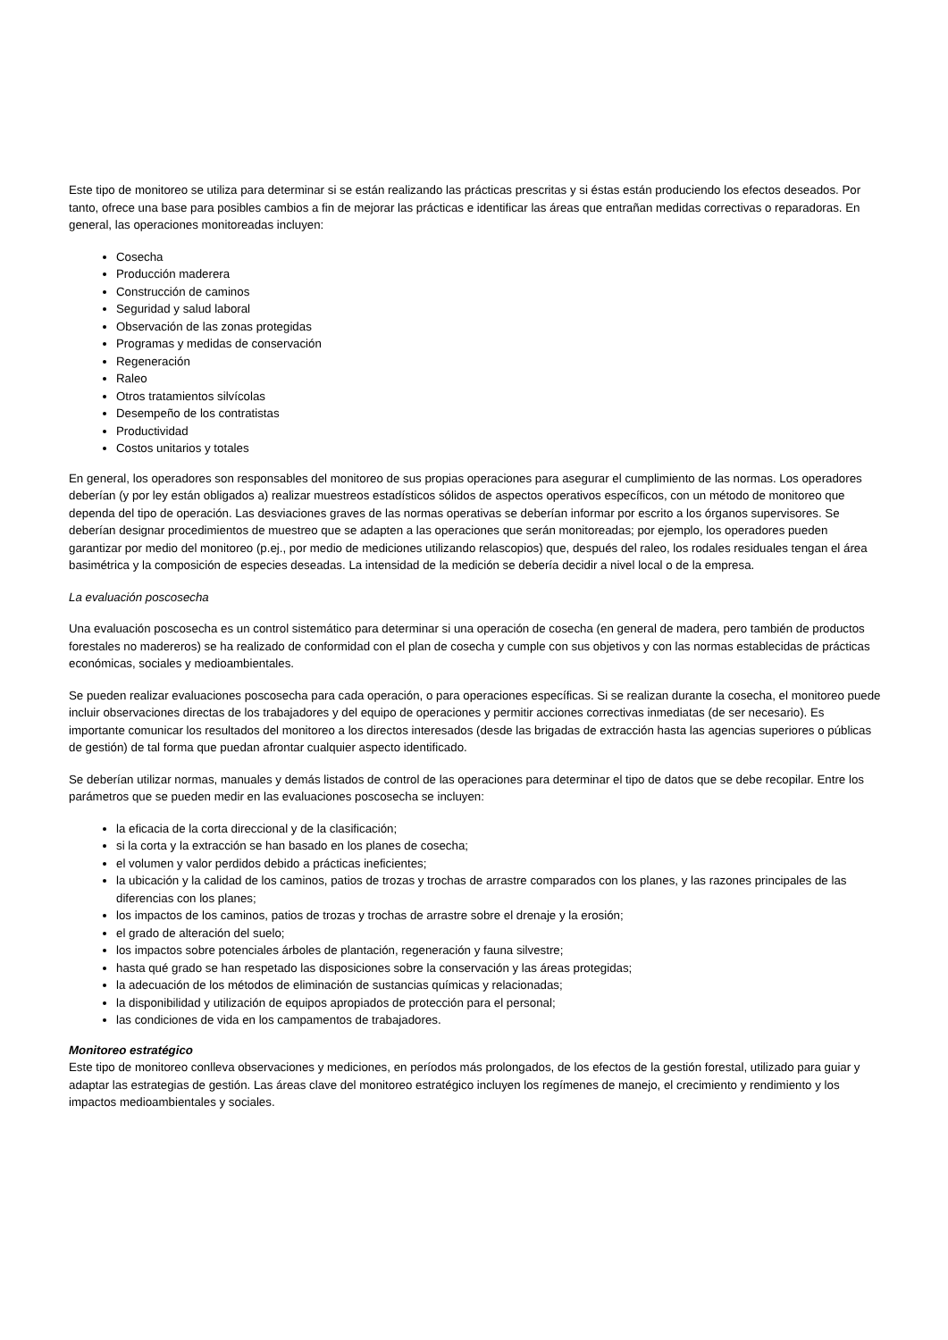Este tipo de monitoreo se utiliza para determinar si se están realizando las prácticas prescritas y si éstas están produciendo los efectos deseados. Por tanto, ofrece una base para posibles cambios a fin de mejorar las prácticas e identificar las áreas que entrañan medidas correctivas o reparadoras. En general, las operaciones monitoreadas incluyen:
Cosecha
Producción maderera
Construcción de caminos
Seguridad y salud laboral
Observación de las zonas protegidas
Programas y medidas de conservación
Regeneración
Raleo
Otros tratamientos silvícolas
Desempeño de los contratistas
Productividad
Costos unitarios y totales
En general, los operadores son responsables del monitoreo de sus propias operaciones para asegurar el cumplimiento de las normas. Los operadores deberían (y por ley están obligados a) realizar muestreos estadísticos sólidos de aspectos operativos específicos, con un método de monitoreo que dependa del tipo de operación. Las desviaciones graves de las normas operativas se deberían informar por escrito a los órganos supervisores. Se deberían designar procedimientos de muestreo que se adapten a las operaciones que serán monitoreadas; por ejemplo, los operadores pueden garantizar por medio del monitoreo (p.ej., por medio de mediciones utilizando relascopios) que, después del raleo, los rodales residuales tengan el área basimétrica y la composición de especies deseadas. La intensidad de la medición se debería decidir a nivel local o de la empresa.
La evaluación poscosecha
Una evaluación poscosecha es un control sistemático para determinar si una operación de cosecha (en general de madera, pero también de productos forestales no madereros) se ha realizado de conformidad con el plan de cosecha y cumple con sus objetivos y con las normas establecidas de prácticas económicas, sociales y medioambientales.
Se pueden realizar evaluaciones poscosecha para cada operación, o para operaciones específicas. Si se realizan durante la cosecha, el monitoreo puede incluir observaciones directas de los trabajadores y del equipo de operaciones y permitir acciones correctivas inmediatas (de ser necesario). Es importante comunicar los resultados del monitoreo a los directos interesados (desde las brigadas de extracción hasta las agencias superiores o públicas de gestión) de tal forma que puedan afrontar cualquier aspecto identificado.
Se deberían utilizar normas, manuales y demás listados de control de las operaciones para determinar el tipo de datos que se debe recopilar. Entre los parámetros que se pueden medir en las evaluaciones poscosecha se incluyen:
la eficacia de la corta direccional y de la clasificación;
si la corta y la extracción se han basado en los planes de cosecha;
el volumen y valor perdidos debido a prácticas ineficientes;
la ubicación y la calidad de los caminos, patios de trozas y trochas de arrastre comparados con los planes, y las razones principales de las diferencias con los planes;
los impactos de los caminos, patios de trozas y trochas de arrastre sobre el drenaje y la erosión;
el grado de alteración del suelo;
los impactos sobre potenciales árboles de plantación, regeneración y fauna silvestre;
hasta qué grado se han respetado las disposiciones sobre la conservación y las áreas protegidas;
la adecuación de los métodos de eliminación de sustancias químicas y relacionadas;
la disponibilidad y utilización de equipos apropiados de protección para el personal;
las condiciones de vida en los campamentos de trabajadores.
Monitoreo estratégico
Este tipo de monitoreo conlleva observaciones y mediciones, en períodos más prolongados, de los efectos de la gestión forestal, utilizado para guiar y adaptar las estrategias de gestión. Las áreas clave del monitoreo estratégico incluyen los regímenes de manejo, el crecimiento y rendimiento y los impactos medioambientales y sociales.